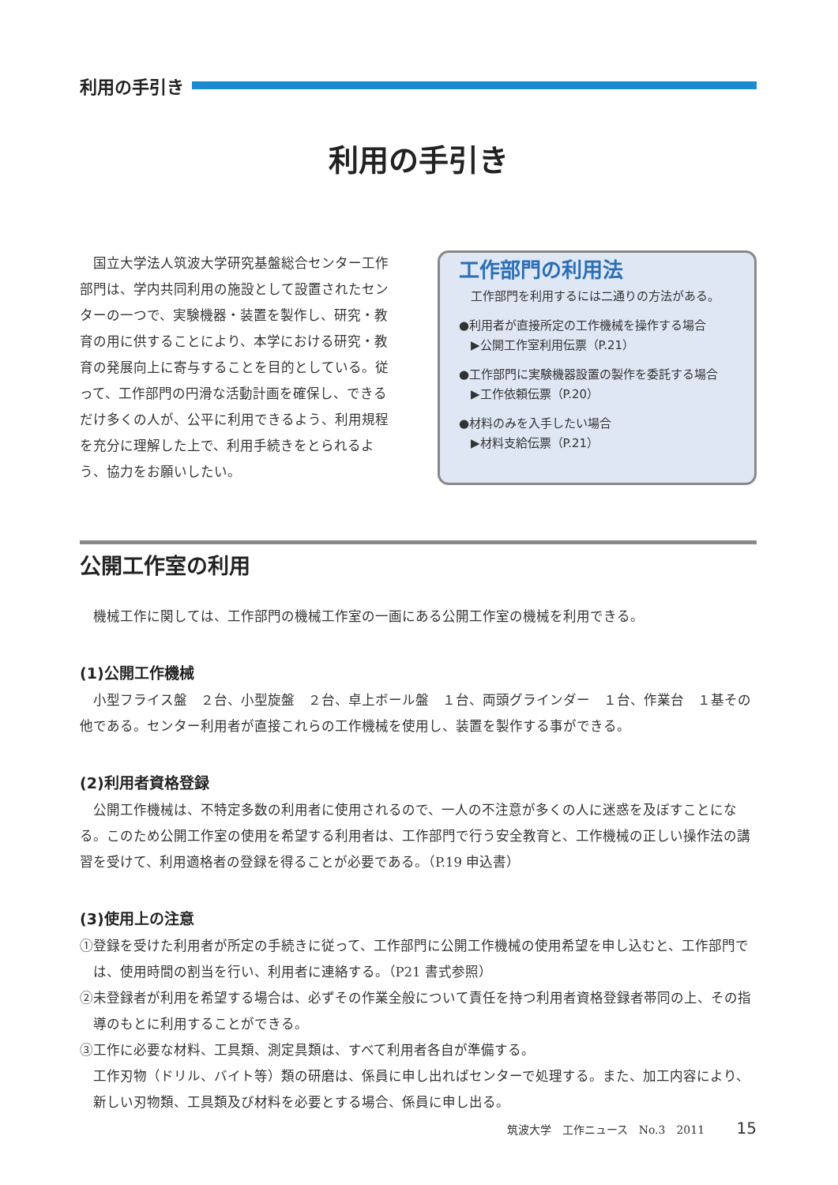利用の手引き
利用の手引き
国立大学法人筑波大学研究基盤総合センター工作部門は、学内共同利用の施設として設置されたセンターの一つで、実験機器・装置を製作し、研究・教育の用に供することにより、本学における研究・教育の発展向上に寄与することを目的としている。従って、工作部門の円滑な活動計画を確保し、できるだけ多くの人が、公平に利用できるよう、利用規程を充分に理解した上で、利用手続きをとられるよう、協力をお願いしたい。
工作部門の利用法
　工作部門を利用するには二通りの方法がある。
●利用者が直接所定の工作機械を操作する場合
　▶公開工作室利用伝票（P.21）
●工作部門に実験機器設置の製作を委託する場合
　▶工作依頼伝票（P.20）
●材料のみを入手したい場合
　▶材料支給伝票（P.21）
公開工作室の利用
機械工作に関しては、工作部門の機械工作室の一画にある公開工作室の機械を利用できる。
(1)公開工作機械
小型フライス盤　２台、小型旋盤　２台、卓上ボール盤　１台、両頭グラインダー　１台、作業台　１基その他である。センター利用者が直接これらの工作機械を使用し、装置を製作する事ができる。
(2)利用者資格登録
公開工作機械は、不特定多数の利用者に使用されるので、一人の不注意が多くの人に迷惑を及ぼすことになる。このため公開工作室の使用を希望する利用者は、工作部門で行う安全教育と、工作機械の正しい操作法の講習を受けて、利用適格者の登録を得ることが必要である。（P.19 申込書）
(3)使用上の注意
①登録を受けた利用者が所定の手続きに従って、工作部門に公開工作機械の使用希望を申し込むと、工作部門では、使用時間の割当を行い、利用者に連絡する。（P21 書式参照）
②未登録者が利用を希望する場合は、必ずその作業全般について責任を持つ利用者資格登録者帯同の上、その指導のもとに利用することができる。
③工作に必要な材料、工具類、測定具類は、すべて利用者各自が準備する。
工作刃物（ドリル、バイト等）類の研磨は、係員に申し出ればセンターで処理する。また、加工内容により、新しい刃物類、工具類及び材料を必要とする場合、係員に申し出る。
筑波大学　工作ニュース　No.3　2011 15